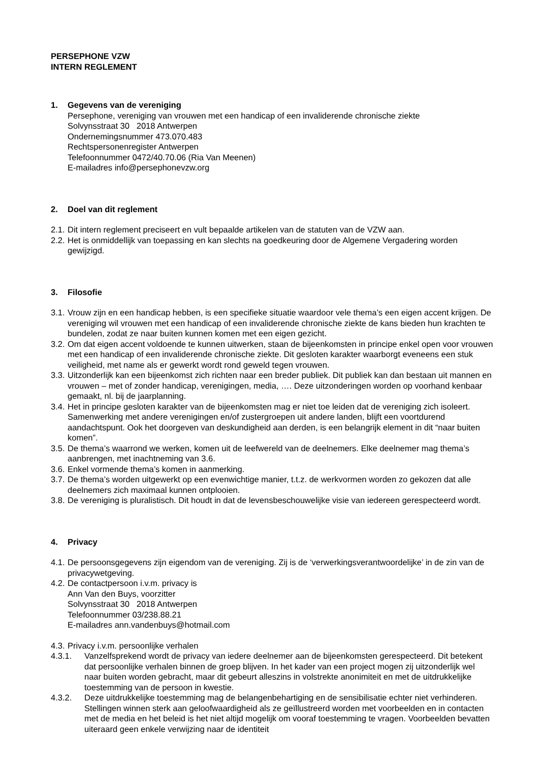PERSEPHONE VZW
INTERN REGLEMENT
1. Gegevens van de vereniging
Persephone, vereniging van vrouwen met een handicap of een invaliderende chronische ziekte
Solvynsstraat 30 2018 Antwerpen
Ondernemingsnummer 473.070.483
Rechtspersonenregister Antwerpen
Telefoonnummer 0472/40.70.06 (Ria Van Meenen)
E-mailadres info@persephonevzw.org
2. Doel van dit reglement
2.1. Dit intern reglement preciseert en vult bepaalde artikelen van de statuten van de VZW aan.
2.2. Het is onmiddellijk van toepassing en kan slechts na goedkeuring door de Algemene Vergadering worden gewijzigd.
3. Filosofie
3.1. Vrouw zijn en een handicap hebben, is een specifieke situatie waardoor vele thema’s een eigen accent krijgen. De vereniging wil vrouwen met een handicap of een invaliderende chronische ziekte de kans bieden hun krachten te bundelen, zodat ze naar buiten kunnen komen met een eigen gezicht.
3.2. Om dat eigen accent voldoende te kunnen uitwerken, staan de bijeenkomsten in principe enkel open voor vrouwen met een handicap of een invaliderende chronische ziekte. Dit gesloten karakter waarborgt eveneens een stuk veiligheid, met name als er gewerkt wordt rond geweld tegen vrouwen.
3.3. Uitzonderlijk kan een bijeenkomst zich richten naar een breder publiek. Dit publiek kan dan bestaan uit mannen en vrouwen – met of zonder handicap, verenigingen, media, …. Deze uitzonderingen worden op voorhand kenbaar gemaakt, nl. bij de jaarplanning.
3.4. Het in principe gesloten karakter van de bijeenkomsten mag er niet toe leiden dat de vereniging zich isoleert. Samenwerking met andere verenigingen en/of zustergroepen uit andere landen, blijft een voortdurend aandachtspunt. Ook het doorgeven van deskundigheid aan derden, is een belangrijk element in dit “naar buiten komen”.
3.5. De thema’s waarrond we werken, komen uit de leefwereld van de deelnemers. Elke deelnemer mag thema’s aanbrengen, met inachtneming van 3.6.
3.6. Enkel vormende thema’s komen in aanmerking.
3.7. De thema’s worden uitgewerkt op een evenwichtige manier, t.t.z. de werkvormen worden zo gekozen dat alle deelnemers zich maximaal kunnen ontplooien.
3.8. De vereniging is pluralistisch. Dit houdt in dat de levensbeschouwelijke visie van iedereen gerespecteerd wordt.
4. Privacy
4.1. De persoonsgegevens zijn eigendom van de vereniging. Zij is de ‘verwerkingsverantwoordelijke’ in de zin van de privacywetgeving.
4.2. De contactpersoon i.v.m. privacy is
Ann Van den Buys, voorzitter
Solvynsstraat 30 2018 Antwerpen
Telefoonnummer 03/238.88.21
E-mailadres ann.vandenbuys@hotmail.com
4.3. Privacy i.v.m. persoonlijke verhalen
4.3.1. Vanzelfsprekend wordt de privacy van iedere deelnemer aan de bijeenkomsten gerespecteerd. Dit betekent dat persoonlijke verhalen binnen de groep blijven. In het kader van een project mogen zij uitzonderlijk wel naar buiten worden gebracht, maar dit gebeurt alleszins in volstrekte anonimiteit en met de uitdrukkelijke toestemming van de persoon in kwestie.
4.3.2. Deze uitdrukkelijke toestemming mag de belangenbehartiging en de sensibilisatie echter niet verhinderen. Stellingen winnen sterk aan geloofwaardigheid als ze geïllustreerd worden met voorbeelden en in contacten met de media en het beleid is het niet altijd mogelijk om vooraf toestemming te vragen. Voorbeelden bevatten uiteraard geen enkele verwijzing naar de identiteit